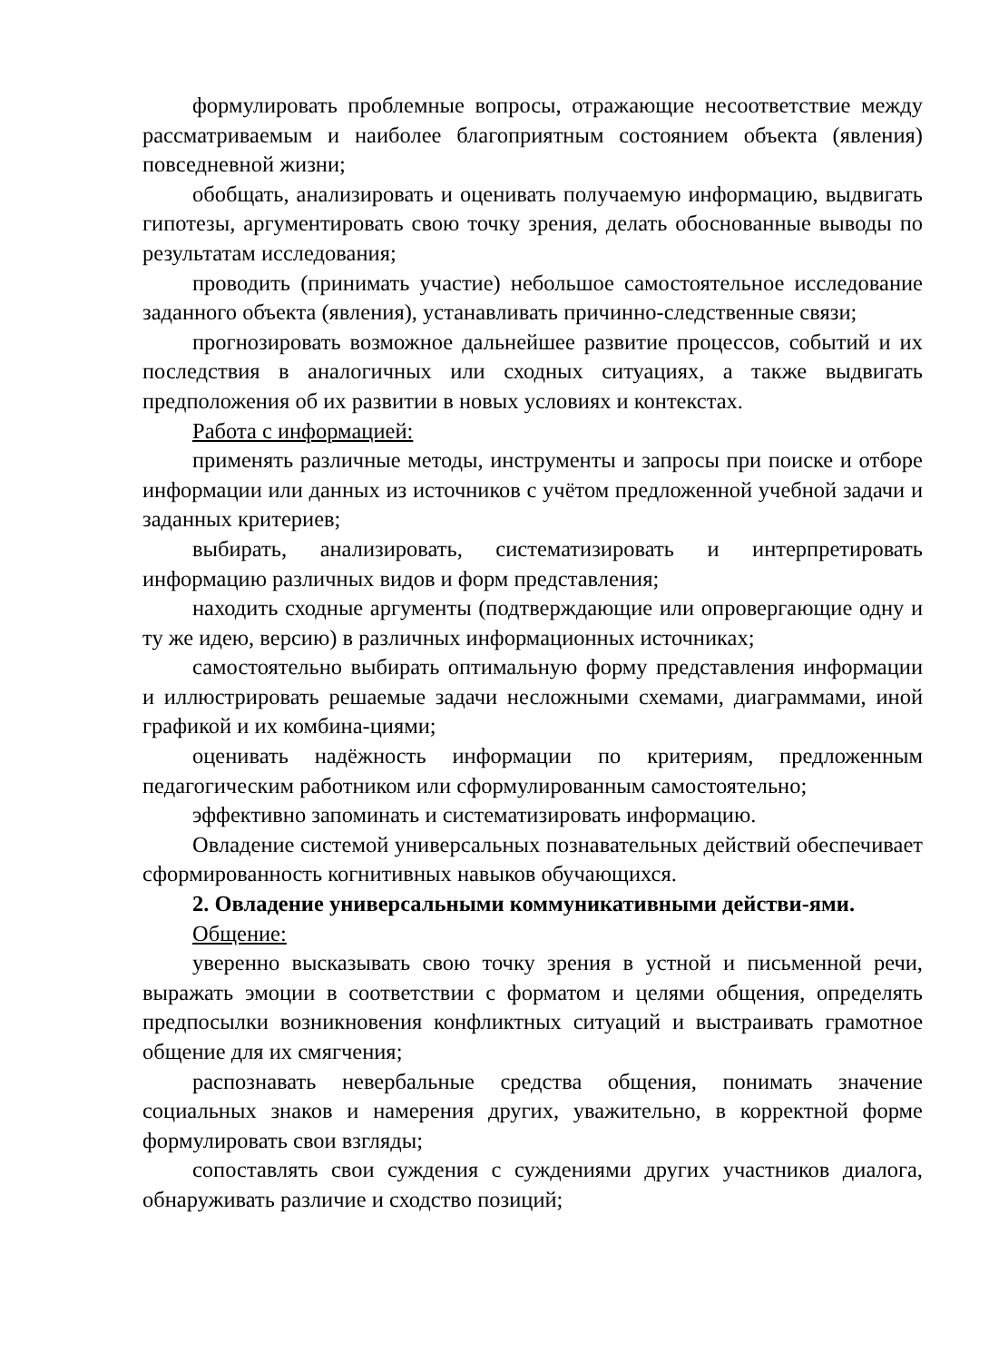формулировать проблемные вопросы, отражающие несоответствие между рассматриваемым и наиболее благоприятным состоянием объекта (явления) повседневной жизни;
обобщать, анализировать и оценивать получаемую информацию, выдвигать гипотезы, аргументировать свою точку зрения, делать обоснованные выводы по результатам исследования;
проводить (принимать участие) небольшое самостоятельное исследование заданного объекта (явления), устанавливать причинно-следственные связи;
прогнозировать возможное дальнейшее развитие процессов, событий и их последствия в аналогичных или сходных ситуациях, а также выдвигать предположения об их развитии в новых условиях и контекстах.
Работа с информацией:
применять различные методы, инструменты и запросы при поиске и отборе информации или данных из источников с учётом предложенной учебной задачи и заданных критериев;
выбирать, анализировать, систематизировать и интерпретировать информацию различных видов и форм представления;
находить сходные аргументы (подтверждающие или опровергающие одну и ту же идею, версию) в различных информационных источниках;
самостоятельно выбирать оптимальную форму представления информации и иллюстрировать решаемые задачи несложными схемами, диаграммами, иной графикой и их комбина-циями;
оценивать надёжность информации по критериям, предложенным педагогическим работником или сформулированным самостоятельно;
эффективно запоминать и систематизировать информацию.
Овладение системой универсальных познавательных действий обеспечивает сформированность когнитивных навыков обучающихся.
2. Овладение универсальными коммуникативными действи-ями.
Общение:
уверенно высказывать свою точку зрения в устной и письменной речи, выражать эмоции в соответствии с форматом и целями общения, определять предпосылки возникновения конфликтных ситуаций и выстраивать грамотное общение для их смягчения;
распознавать невербальные средства общения, понимать значение социальных знаков и намерения других, уважительно, в корректной форме формулировать свои взгляды;
сопоставлять свои суждения с суждениями других участников диалога, обнаруживать различие и сходство позиций;